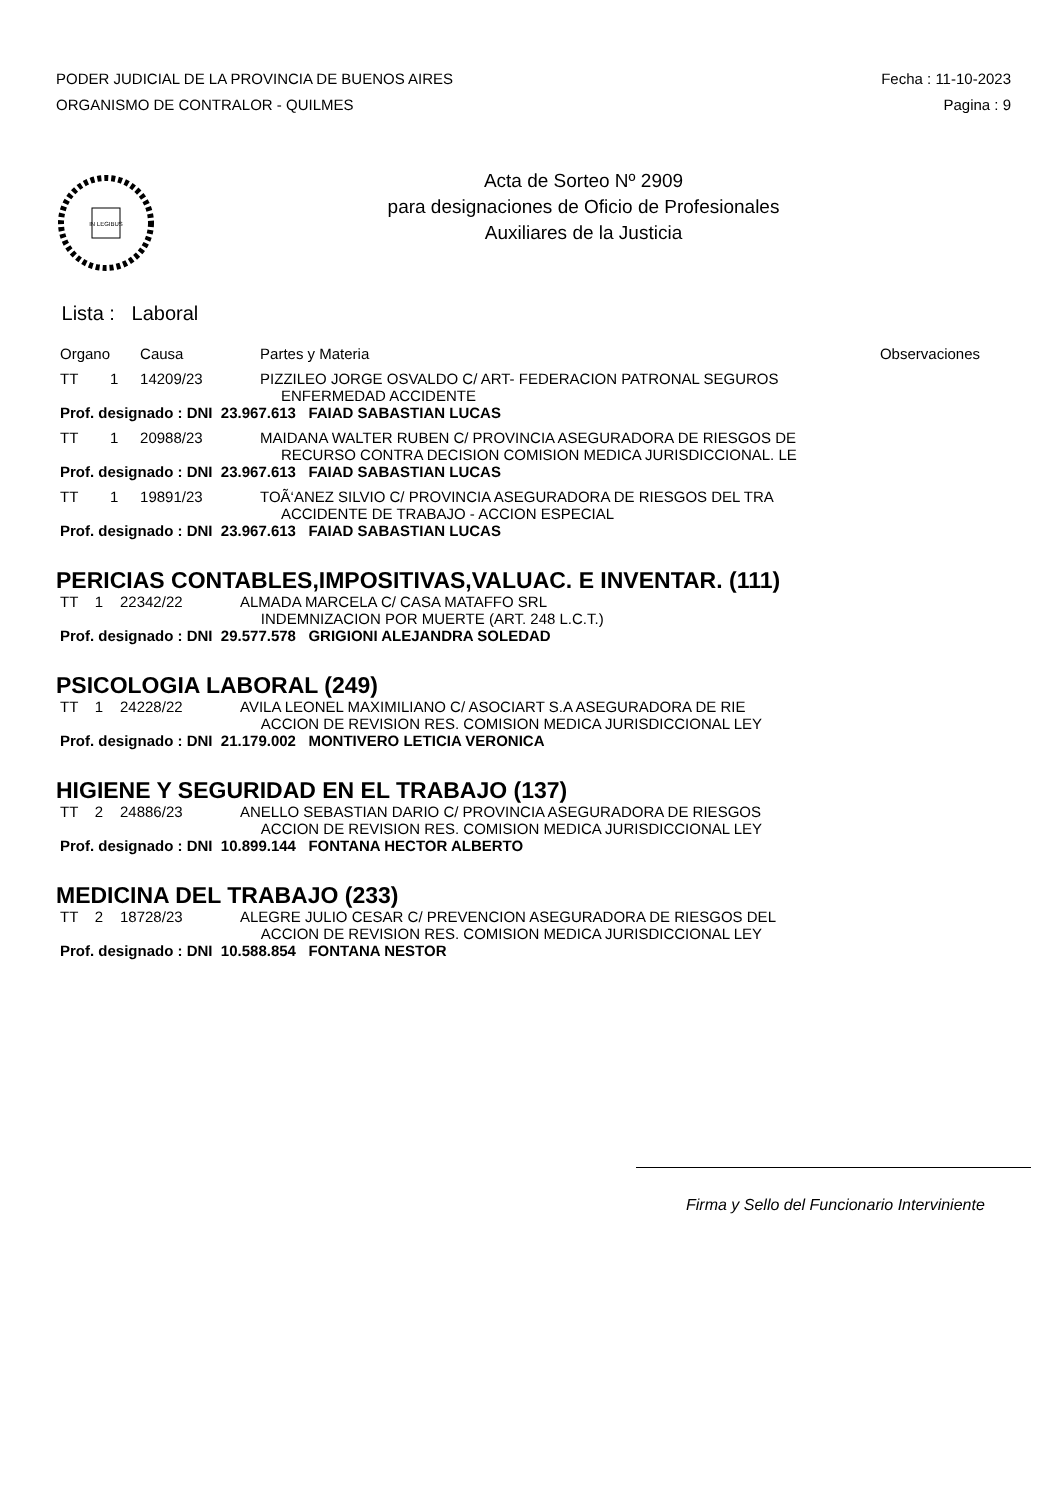PODER JUDICIAL DE LA PROVINCIA DE BUENOS AIRES
ORGANISMO DE CONTRALOR - QUILMES
Fecha : 11-10-2023
Pagina : 9
IN LEGIBUS
Acta de Sorteo Nº 2909
para designaciones de Oficio de Profesionales
Auxiliares de la Justicia
Lista : Laboral
| Organo | | Causa | Partes y Materia | Observaciones |
| --- | --- | --- | --- | --- |
| TT | 1 | 14209/23 | PIZZILEO JORGE OSVALDO C/ ART- FEDERACION PATRONAL SEGUROS ENFERMEDAD ACCIDENTE | |
| Prof. designado : DNI 23.967.613 FAIAD SABASTIAN LUCAS | | | | |
| TT | 1 | 20988/23 | MAIDANA WALTER RUBEN C/ PROVINCIA ASEGURADORA DE RIESGOS DE RECURSO CONTRA DECISION COMISION MEDICA JURISDICCIONAL. LE | |
| Prof. designado : DNI 23.967.613 FAIAD SABASTIAN LUCAS | | | | |
| TT | 1 | 19891/23 | TOÃ‘ANEZ SILVIO C/ PROVINCIA ASEGURADORA DE RIESGOS DEL TRA ACCIDENTE DE TRABAJO - ACCION ESPECIAL | |
| Prof. designado : DNI 23.967.613 FAIAD SABASTIAN LUCAS | | | | |
PERICIAS CONTABLES,IMPOSITIVAS,VALUAC. E INVENTAR. (111)
| TT 1 | 22342/22 | ALMADA MARCELA C/ CASA MATAFFO SRL INDEMNIZACION POR MUERTE (ART. 248 L.C.T.) |
| Prof. designado : DNI 29.577.578 GRIGIONI ALEJANDRA SOLEDAD | | |
PSICOLOGIA LABORAL (249)
| TT 1 | 24228/22 | AVILA LEONEL MAXIMILIANO C/ ASOCIART S.A ASEGURADORA DE RIE ACCION DE REVISION RES. COMISION MEDICA JURISDICCIONAL LEY |
| Prof. designado : DNI 21.179.002 MONTIVERO LETICIA VERONICA | | |
HIGIENE Y SEGURIDAD EN EL TRABAJO (137)
| TT 2 | 24886/23 | ANELLO SEBASTIAN DARIO C/ PROVINCIA ASEGURADORA DE RIESGOS ACCION DE REVISION RES. COMISION MEDICA JURISDICCIONAL LEY |
| Prof. designado : DNI 10.899.144 FONTANA HECTOR ALBERTO | | |
MEDICINA DEL TRABAJO (233)
| TT 2 | 18728/23 | ALEGRE JULIO CESAR C/ PREVENCION ASEGURADORA DE RIESGOS DEL ACCION DE REVISION RES. COMISION MEDICA JURISDICCIONAL LEY |
| Prof. designado : DNI 10.588.854 FONTANA NESTOR | | |
Firma y Sello del Funcionario Interviniente